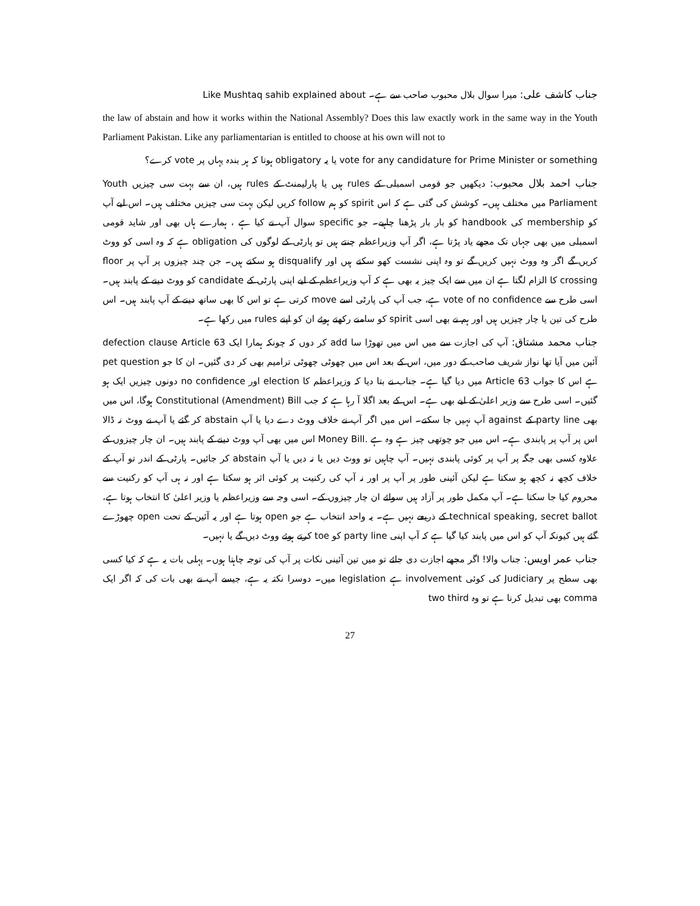جناب کاشف علی: میرا سوال بلال محبوب صاحب سے ہے۔ Like Mushtaq sahib explained about
the law of abstain and how it works within the National Assembly? Does this law exactly work in the same way in the Youth Parliament Pakistan. Like any parliamentarian is entitled to choose at his own will not to
vote for any candidature for Prime Minister or something یا یہ obligatory ہوتا کہ ہر بندہ یہاں پر vote کرے؟
جناب احمد بلال محبوب: دیکھیں جو قومی اسمبلی کے rules ہیں یا پارلیمنٹ کے rules ہیں، ان سے بہت سی چیزیں Youth Parliament میں مختلف ہیں۔ کوشش کی گئی ہے کہ اس spirit کو ہم follow کریں لیکن بہت سی چیزیں مختلف ہیں۔ اس لیے آپ کو membership کی handbook کو بار بار پڑھنا چاہیے۔ جو specific سوال آپ نے کیا ہے ، ہمارے ہاں بھی اور شاید قومی اسمبلی میں بھی جہاں تک مجھے یاد پڑتا ہے، اگر آپ وزیراعظم چنتے ہیں تو پارٹی کے لوگوں کی obligation ہے کہ وہ اسی کو ووٹ کریں گے اگر وہ ووٹ نہیں کریں گے تو وہ اپنی نشست کھو سکتے ہیں اور disqualify ہو سکتے ہیں۔ جن چند چیزوں پر آپ پر floor crossing کا الزام لگتا ہے ان میں سے ایک چیز یہ بھی ہے کہ آپ وزیراعظم کے لیے اپنی پارٹی کے candidate کو ووٹ دینے کے پابند ہیں۔ اسی طرح سے vote of no confidence ہے، جب آپ کی پارٹی اسے move کرتی ہے تو اس کا بھی ساتھ دینے کے آپ پابند ہیں۔ اس طرح کی تین یا چار چیزیں ہیں اور ہم نے بھی اسی spirit کو سامنے رکھتے ہوئے ان کو اپنے rules میں رکھا ہے۔
جناب محمد مشتاق: آپ کی اجازت سے میں اس میں تھوڑا سا add کر دوں کہ چونکہ ہمارا ایک defection clause Article 63 آئین میں آیا تھا نواز شریف صاحب کے دور میں، اس کے بعد اس میں چھوٹی چھوٹی ترامیم بھی کر دی گئیں۔ ان کا جو pet question ہے اس کا جواب Article 63 میں دیا گیا ہے۔ جناب نے بتا دیا کہ وزیراعظم کا election اور no confidence دونوں چیزیں ایک ہو گئیں۔ اسی طرح سے وزیر اعلیٰ کے لیے بھی ہے۔ اس کے بعد اگلا آ رہا ہے کہ جب Constitutional (Amendment) Bill ہوگا، اس میں بھی party line کے against آپ نہیں جا سکتے۔ اس میں اگر آپ نے خلاف ووٹ دے دیا یا آپ abstain کر گئے یا آپ نے ووٹ نہ ڈالا اس پر آپ پر پابندی ہے۔ اس میں جو چوتھی چیز ہے وہ ہے .Money Bill اس میں بھی آپ ووٹ دینے کے پابند ہیں۔ ان چار چیزوں کے علاوہ کسی بھی جگہ پر آپ پر کوئی پابندی نہیں۔ آپ چاہیں تو ووٹ دیں یا نہ دیں یا آپ abstain کر جائیں۔ پارٹی کے اندر تو آپ کے خلاف کچھ نہ کچھ ہو سکتا ہے لیکن آئینی طور پر آپ پر اور نہ آپ کی رکنیت پر کوئی اثر ہو سکتا ہے اور نہ ہی آپ کو رکنیت سے محروم کیا جا سکتا ہے۔ آپ مکمل طور پر آزاد ہیں سوائے ان چار چیزوں کے۔ اسی وجہ سے وزیراعظم یا وزیر اعلیٰ کا انتخاب ہوتا ہے، technical speaking, secret ballot کے ذریعے نہیں ہے۔ یہ واحد انتخاب ہے جو open ہوتا ہے اور یہ آئین کے تحت open چھوڑے گئے ہیں کیونکہ آپ کو اس میں پابند کیا گیا ہے کہ آپ اپنی party line کو toe کرتے ہوئے ووٹ دیں گے یا نہیں۔
جناب عمر اویس: جناب والا! اگر مجھے اجازت دی جائے تو میں تین آئینی نکات پر آپ کی توجہ چاہتا ہوں۔ پہلی بات یہ ہے کہ کیا کسی بھی سطح پر Judiciary کی کوئی involvement ہے legislation میں۔ دوسرا نکتہ یہ ہے، جیسے آپ نے بھی بات کی کہ اگر ایک comma بھی تبدیل کرنا ہے تو وہ two third
27